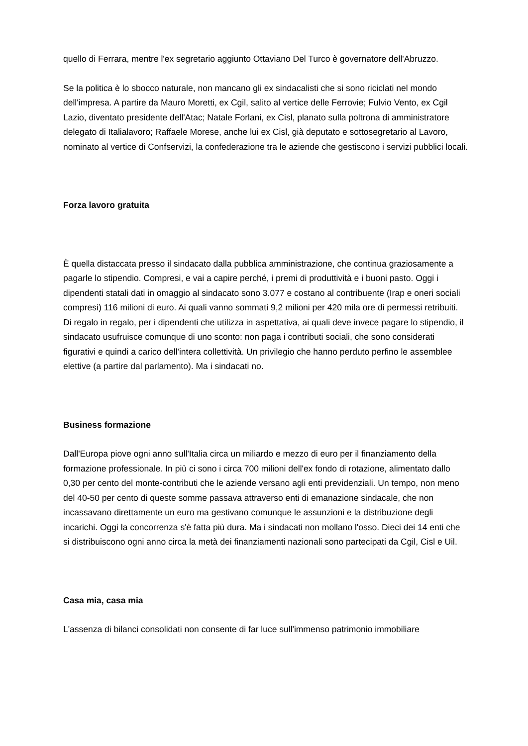quello di Ferrara, mentre l'ex segretario aggiunto Ottaviano Del Turco è governatore dell'Abruzzo.
Se la politica è lo sbocco naturale, non mancano gli ex sindacalisti che si sono riciclati nel mondo dell'impresa. A partire da Mauro Moretti, ex Cgil, salito al vertice delle Ferrovie; Fulvio Vento, ex Cgil Lazio, diventato presidente dell'Atac; Natale Forlani, ex Cisl, planato sulla poltrona di amministratore delegato di Italialavoro; Raffaele Morese, anche lui ex Cisl, già deputato e sottosegretario al Lavoro, nominato al vertice di Confservizi, la confederazione tra le aziende che gestiscono i servizi pubblici locali.
Forza lavoro gratuita
È quella distaccata presso il sindacato dalla pubblica amministrazione, che continua graziosamente a pagarle lo stipendio. Compresi, e vai a capire perché, i premi di produttività e i buoni pasto. Oggi i dipendenti statali dati in omaggio al sindacato sono 3.077 e costano al contribuente (Irap e oneri sociali compresi) 116 milioni di euro. Ai quali vanno sommati 9,2 milioni per 420 mila ore di permessi retribuiti. Di regalo in regalo, per i dipendenti che utilizza in aspettativa, ai quali deve invece pagare lo stipendio, il sindacato usufruisce comunque di uno sconto: non paga i contributi sociali, che sono considerati figurativi e quindi a carico dell'intera collettività. Un privilegio che hanno perduto perfino le assemblee elettive (a partire dal parlamento). Ma i sindacati no.
Business formazione
Dall'Europa piove ogni anno sull'Italia circa un miliardo e mezzo di euro per il finanziamento della formazione professionale. In più ci sono i circa 700 milioni dell'ex fondo di rotazione, alimentato dallo 0,30 per cento del monte-contributi che le aziende versano agli enti previdenziali. Un tempo, non meno del 40-50 per cento di queste somme passava attraverso enti di emanazione sindacale, che non incassavano direttamente un euro ma gestivano comunque le assunzioni e la distribuzione degli incarichi. Oggi la concorrenza s'è fatta più dura. Ma i sindacati non mollano l'osso. Dieci dei 14 enti che si distribuiscono ogni anno circa la metà dei finanziamenti nazionali sono partecipati da Cgil, Cisl e Uil.
Casa mia, casa mia
L'assenza di bilanci consolidati non consente di far luce sull'immenso patrimonio immobiliare